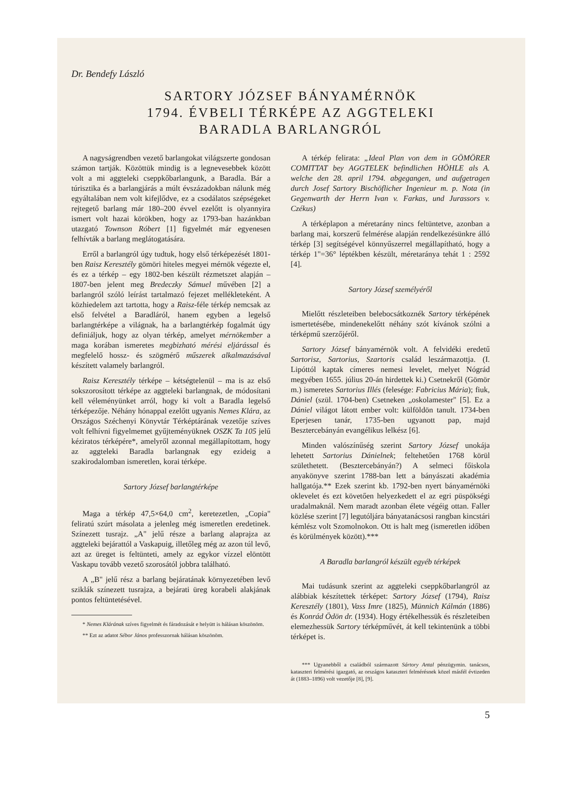Dr. Bendefy László
SARTORY JÓZSEF BÁNYAMÉRNÖK
1794. ÉVBELI TÉRKÉPE AZ AGGTELEKI
BARADLA BARLANGRÓL
A nagyságrendben vezető barlangokat világszerte gondosan számon tartják. Közöttük mindig is a legnevesebbek között volt a mi aggteleki cseppkőbarlangunk, a Baradla. Bár a túrisztika és a barlangjárás a múlt évszázadokban nálunk még egyáltalában nem volt kifejlődve, ez a csodálatos szépségeket rejtegető barlang már 180–200 évvel ezelőtt is olyannyira ismert volt hazai körökben, hogy az 1793-ban hazánkban utazgató Townson Róbert [1] figyelmét már egyenesen felhívták a barlang meglátogatására.
Erről a barlangról úgy tudtuk, hogy első térképezését 1801-ben Raisz Keresztély gömöri hiteles megyei mérnök végezte el, és ez a térkép – egy 1802-ben készült rézmetszet alapján – 1807-ben jelent meg Bredeczky Sámuel művében [2] a barlangról szóló leírást tartalmazó fejezet mellékleteként. A közhiedelem azt tartotta, hogy a Raisz-féle térkép nemcsak az első felvétel a Baradláról, hanem egyben a legelső barlangtérképe a világnak, ha a barlangtérkép fogalmát úgy definiáljuk, hogy az olyan térkép, amelyet mérnökember a maga korában ismeretes megbizható mérési eljárással és megfelelő hossz- és szögmérő műszerek alkalmazásával készített valamely barlangról.
Raisz Keresztély térképe – kétségtelenül – ma is az első sokszorosított térképe az aggteleki barlangnak, de módosítani kell véleményünket arról, hogy ki volt a Baradla legelső térképezője. Néhány hónappal ezelőtt ugyanis Nemes Klára, az Országos Széchenyi Könyvtár Térképtárának vezetője szíves volt felhívni figyelmemet gyűjteményüknek OSZK Ta 105 jelű kéziratos térképére*, amelyről azonnal megállapítottam, hogy az aggteleki Baradla barlangnak egy ezideig a szakirodalomban ismeretlen, korai térképe.
Sartory József barlangtérképe
Maga a térkép 47,5×64,0 cm<sup>2</sup>, keretezetlen, „Copia" feliratú szúrt másolata a jelenleg még ismeretlen eredetinek. Színezett tusrajz. „A" jelű része a barlang alaprajza az aggteleki bejárattól a Vaskapuig, illetőleg még az azon túl levő, azt az üreget is feltünteti, amely az egykor vízzel elöntött Vaskapu tovább vezető szorosától jobbra található.
A „B" jelű rész a barlang bejáratának környezetében levő sziklák színezett tusrajza, a bejárati üreg korabeli alakjának pontos feltüntetésével.
* Nemes Klárának szíves figyelmét és fáradozását e helyütt is hálásan köszönöm.
** Ezt az adatot Sébor János professzornak hálásan köszönöm.
A térkép felirata: „Ideal Plan von dem in GÖMÖRER COMITTAT bey AGGTELEK befindlichen HÖHLE als A. welche den 28. april 1794. abgegangen, und aufgetragen durch Josef Sartory Bischöflicher Ingenieur m. p. Nota (in Gegenwarth der Herrn Ivan v. Farkas, und Jurassors v. Czékus)
A térképlapon a méretarány nincs feltüntetve, azonban a barlang mai, korszerű felmérése alapján rendelkezésünkre álló térkép [3] segítségével könnyűszerrel megállapítható, hogy a térkép 1"=36° léptékben készült, méretaránya tehát 1 : 2592 [4].
Sartory József személyéről
Mielőtt részleteiben belebocsátkoznék Sartory térképének ismertetésébe, mindenekelőtt néhány szót kívánok szólni a térképmű szerzőjéről.
Sartory József bányamérnök volt. A felvidéki eredetű Sartorisz, Sartorius, Szartoris család leszármazottja. (I. Lipóttól kaptak címeres nemesi levelet, melyet Nógrád megyében 1655. július 20-án hirdettek ki.) Csetnekről (Gömör m.) ismeretes Sartorius Illés (felesége: Fabricius Mária); fiuk, Dániel (szül. 1704-ben) Csetneken „oskolamester" [5]. Ez a Dániel világot látott ember volt: külföldön tanult. 1734-ben Eperjesen tanár, 1735-ben ugyanott pap, majd Besztercebányán evangélikus lelkész [6].
Minden valószínűség szerint Sartory József unokája lehetett Sartorius Dánielnek; feltehetően 1768 körül születhetett. (Besztercebányán?) A selmeci főiskola anyakönyve szerint 1788-ban lett a bányászati akadémia hallgatója.** Ezek szerint kb. 1792-ben nyert bányamérnöki oklevelet és ezt követően helyezkedett el az egri püspökségi uradalmaknál. Nem maradt azonban élete végéig ottan. Faller közlése szerint [7] legutóljára bányatanácsosi rangban kincstári kémlész volt Szomolnokon. Ott is halt meg (ismeretlen időben és körülmények között).***
A Baradla barlangról készült egyéb térképek
Mai tudásunk szerint az aggteleki cseppkőbarlangról az alábbiak készítettek térképet: Sartory József (1794), Raisz Keresztély (1801), Vass Imre (1825), Münnich Kálmán (1886) és Konrád Ödön dr. (1934). Hogy értékelhessük és részleteiben elemezhessük Sartory térképművét, át kell tekintenünk a többi térképet is.
*** Ugyanebből a családból származott Sártory Antal pénzügymin. tanácsos, kataszteri felmérési igazgató, az országos kataszteri felmérésnek közel másfél évtizeden át (1883–1896) volt vezetője [8], [9].
5